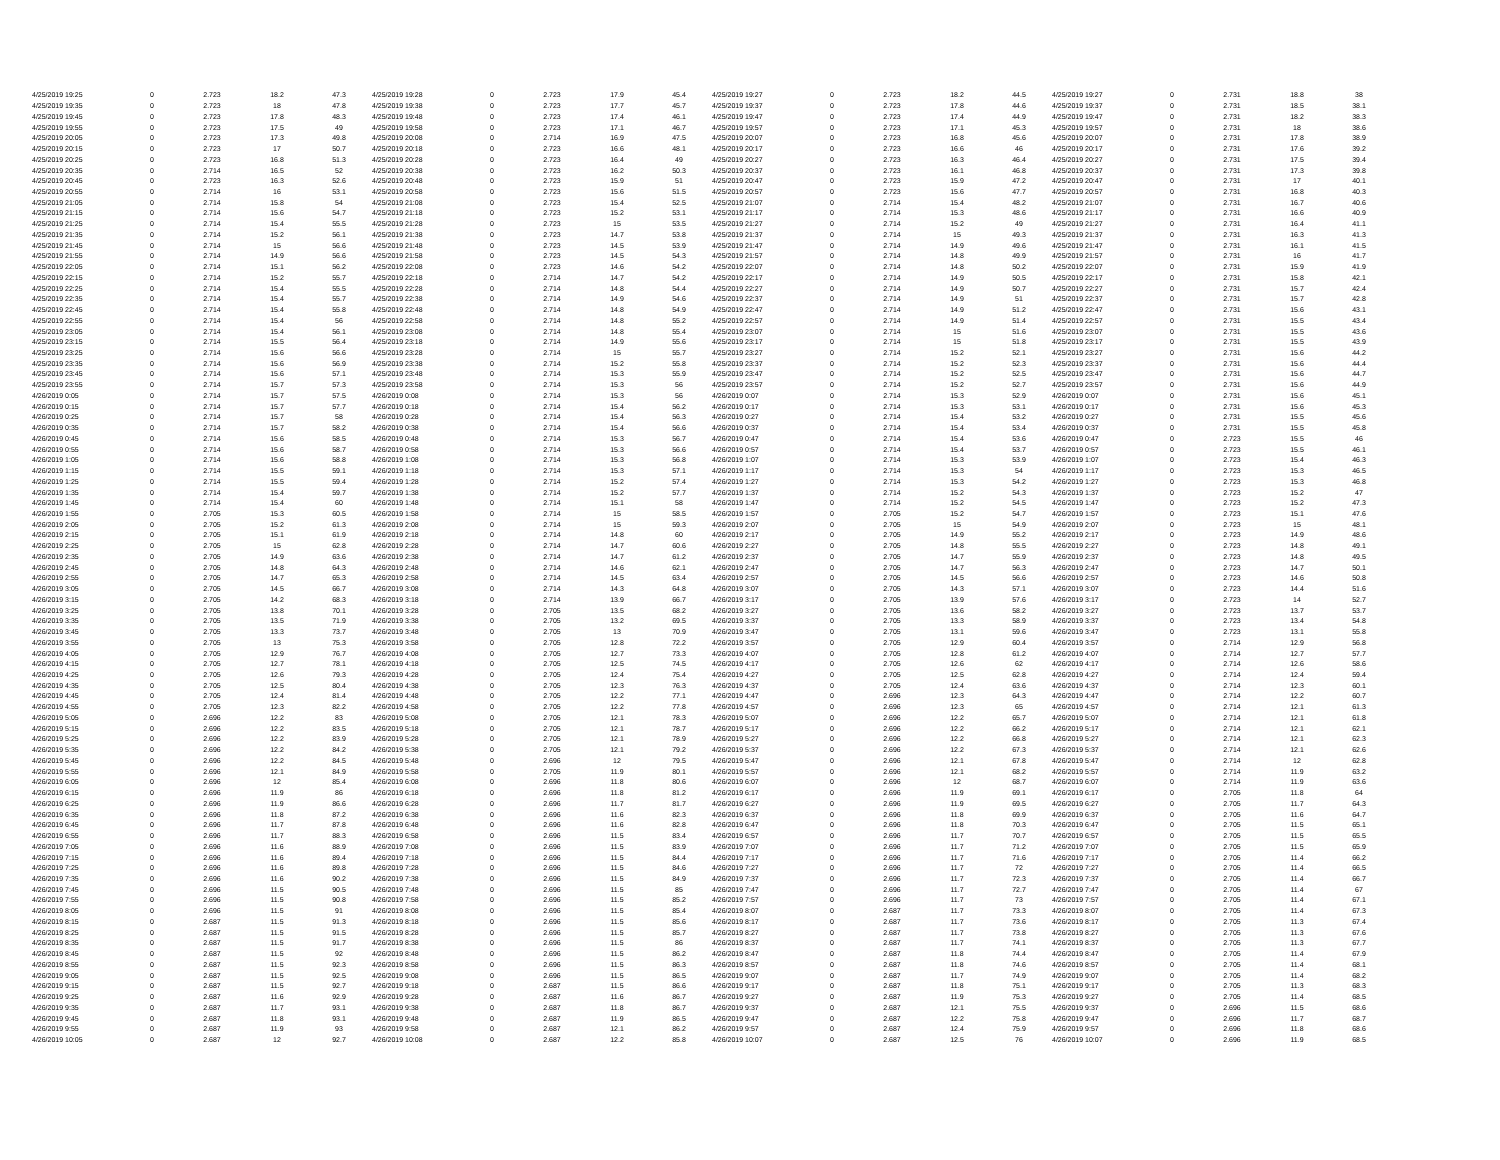| 4/25/2019 19:25 | 0 | 2.723 | 18.2 | 47.3 | 4/25/2019 19:28 | 0 | 2.723 | 17.9 | 45.4 | 4/25/2019 19:27 | 0 | 2.723 | 18.2 | 44.5 | 4/25/2019 19:27 | 0 | 2.731 | 18.8 | 38 |
| 4/25/2019 19:35 | 0 | 2.723 | 18 | 47.8 | 4/25/2019 19:38 | 0 | 2.723 | 17.7 | 45.7 | 4/25/2019 19:37 | 0 | 2.723 | 17.8 | 44.6 | 4/25/2019 19:37 | 0 | 2.731 | 18.5 | 38.1 |
| 4/25/2019 19:45 | 0 | 2.723 | 17.8 | 48.3 | 4/25/2019 19:48 | 0 | 2.723 | 17.4 | 46.1 | 4/25/2019 19:47 | 0 | 2.723 | 17.4 | 44.9 | 4/25/2019 19:47 | 0 | 2.731 | 18.2 | 38.3 |
| 4/25/2019 19:55 | 0 | 2.723 | 17.5 | 49 | 4/25/2019 19:58 | 0 | 2.723 | 17.1 | 46.7 | 4/25/2019 19:57 | 0 | 2.723 | 17.1 | 45.3 | 4/25/2019 19:57 | 0 | 2.731 | 18 | 38.6 |
| 4/25/2019 20:05 | 0 | 2.723 | 17.3 | 49.8 | 4/25/2019 20:08 | 0 | 2.714 | 16.9 | 47.5 | 4/25/2019 20:07 | 0 | 2.723 | 16.8 | 45.6 | 4/25/2019 20:07 | 0 | 2.731 | 17.8 | 38.9 |
| 4/25/2019 20:15 | 0 | 2.723 | 17 | 50.7 | 4/25/2019 20:18 | 0 | 2.723 | 16.6 | 48.1 | 4/25/2019 20:17 | 0 | 2.723 | 16.6 | 46 | 4/25/2019 20:17 | 0 | 2.731 | 17.6 | 39.2 |
| 4/25/2019 20:25 | 0 | 2.723 | 16.8 | 51.3 | 4/25/2019 20:28 | 0 | 2.723 | 16.4 | 49 | 4/25/2019 20:27 | 0 | 2.723 | 16.3 | 46.4 | 4/25/2019 20:27 | 0 | 2.731 | 17.5 | 39.4 |
| 4/25/2019 20:35 | 0 | 2.714 | 16.5 | 52 | 4/25/2019 20:38 | 0 | 2.723 | 16.2 | 50.3 | 4/25/2019 20:37 | 0 | 2.723 | 16.1 | 46.8 | 4/25/2019 20:37 | 0 | 2.731 | 17.3 | 39.8 |
| 4/25/2019 20:45 | 0 | 2.723 | 16.3 | 52.6 | 4/25/2019 20:48 | 0 | 2.723 | 15.9 | 51 | 4/25/2019 20:47 | 0 | 2.723 | 15.9 | 47.2 | 4/25/2019 20:47 | 0 | 2.731 | 17 | 40.1 |
| 4/25/2019 20:55 | 0 | 2.714 | 16 | 53.1 | 4/25/2019 20:58 | 0 | 2.723 | 15.6 | 51.5 | 4/25/2019 20:57 | 0 | 2.723 | 15.6 | 47.7 | 4/25/2019 20:57 | 0 | 2.731 | 16.8 | 40.3 |
| 4/25/2019 21:05 | 0 | 2.714 | 15.8 | 54 | 4/25/2019 21:08 | 0 | 2.723 | 15.4 | 52.5 | 4/25/2019 21:07 | 0 | 2.714 | 15.4 | 48.2 | 4/25/2019 21:07 | 0 | 2.731 | 16.7 | 40.6 |
| 4/25/2019 21:15 | 0 | 2.714 | 15.6 | 54.7 | 4/25/2019 21:18 | 0 | 2.723 | 15.2 | 53.1 | 4/25/2019 21:17 | 0 | 2.714 | 15.3 | 48.6 | 4/25/2019 21:17 | 0 | 2.731 | 16.6 | 40.9 |
| 4/25/2019 21:25 | 0 | 2.714 | 15.4 | 55.5 | 4/25/2019 21:28 | 0 | 2.723 | 15 | 53.5 | 4/25/2019 21:27 | 0 | 2.714 | 15.2 | 49 | 4/25/2019 21:27 | 0 | 2.731 | 16.4 | 41.1 |
| 4/25/2019 21:35 | 0 | 2.714 | 15.2 | 56.1 | 4/25/2019 21:38 | 0 | 2.723 | 14.7 | 53.8 | 4/25/2019 21:37 | 0 | 2.714 | 15 | 49.3 | 4/25/2019 21:37 | 0 | 2.731 | 16.3 | 41.3 |
| 4/25/2019 21:45 | 0 | 2.714 | 15 | 56.6 | 4/25/2019 21:48 | 0 | 2.723 | 14.5 | 53.9 | 4/25/2019 21:47 | 0 | 2.714 | 14.9 | 49.6 | 4/25/2019 21:47 | 0 | 2.731 | 16.1 | 41.5 |
| 4/25/2019 21:55 | 0 | 2.714 | 14.9 | 56.6 | 4/25/2019 21:58 | 0 | 2.723 | 14.5 | 54.3 | 4/25/2019 21:57 | 0 | 2.714 | 14.8 | 49.9 | 4/25/2019 21:57 | 0 | 2.731 | 16 | 41.7 |
| 4/25/2019 22:05 | 0 | 2.714 | 15.1 | 56.2 | 4/25/2019 22:08 | 0 | 2.723 | 14.6 | 54.2 | 4/25/2019 22:07 | 0 | 2.714 | 14.8 | 50.2 | 4/25/2019 22:07 | 0 | 2.731 | 15.9 | 41.9 |
| 4/25/2019 22:15 | 0 | 2.714 | 15.2 | 55.7 | 4/25/2019 22:18 | 0 | 2.714 | 14.7 | 54.2 | 4/25/2019 22:17 | 0 | 2.714 | 14.9 | 50.5 | 4/25/2019 22:17 | 0 | 2.731 | 15.8 | 42.1 |
| 4/25/2019 22:25 | 0 | 2.714 | 15.4 | 55.5 | 4/25/2019 22:28 | 0 | 2.714 | 14.8 | 54.4 | 4/25/2019 22:27 | 0 | 2.714 | 14.9 | 50.7 | 4/25/2019 22:27 | 0 | 2.731 | 15.7 | 42.4 |
| 4/25/2019 22:35 | 0 | 2.714 | 15.4 | 55.7 | 4/25/2019 22:38 | 0 | 2.714 | 14.9 | 54.6 | 4/25/2019 22:37 | 0 | 2.714 | 14.9 | 51 | 4/25/2019 22:37 | 0 | 2.731 | 15.7 | 42.8 |
| 4/25/2019 22:45 | 0 | 2.714 | 15.4 | 55.8 | 4/25/2019 22:48 | 0 | 2.714 | 14.8 | 54.9 | 4/25/2019 22:47 | 0 | 2.714 | 14.9 | 51.2 | 4/25/2019 22:47 | 0 | 2.731 | 15.6 | 43.1 |
| 4/25/2019 22:55 | 0 | 2.714 | 15.4 | 56 | 4/25/2019 22:58 | 0 | 2.714 | 14.8 | 55.2 | 4/25/2019 22:57 | 0 | 2.714 | 14.9 | 51.4 | 4/25/2019 22:57 | 0 | 2.731 | 15.5 | 43.4 |
| 4/25/2019 23:05 | 0 | 2.714 | 15.4 | 56.1 | 4/25/2019 23:08 | 0 | 2.714 | 14.8 | 55.4 | 4/25/2019 23:07 | 0 | 2.714 | 15 | 51.6 | 4/25/2019 23:07 | 0 | 2.731 | 15.5 | 43.6 |
| 4/25/2019 23:15 | 0 | 2.714 | 15.5 | 56.4 | 4/25/2019 23:18 | 0 | 2.714 | 14.9 | 55.6 | 4/25/2019 23:17 | 0 | 2.714 | 15 | 51.8 | 4/25/2019 23:17 | 0 | 2.731 | 15.5 | 43.9 |
| 4/25/2019 23:25 | 0 | 2.714 | 15.6 | 56.6 | 4/25/2019 23:28 | 0 | 2.714 | 15 | 55.7 | 4/25/2019 23:27 | 0 | 2.714 | 15.2 | 52.1 | 4/25/2019 23:27 | 0 | 2.731 | 15.6 | 44.2 |
| 4/25/2019 23:35 | 0 | 2.714 | 15.6 | 56.9 | 4/25/2019 23:38 | 0 | 2.714 | 15.2 | 55.8 | 4/25/2019 23:37 | 0 | 2.714 | 15.2 | 52.3 | 4/25/2019 23:37 | 0 | 2.731 | 15.6 | 44.4 |
| 4/25/2019 23:45 | 0 | 2.714 | 15.6 | 57.1 | 4/25/2019 23:48 | 0 | 2.714 | 15.3 | 55.9 | 4/25/2019 23:47 | 0 | 2.714 | 15.2 | 52.5 | 4/25/2019 23:47 | 0 | 2.731 | 15.6 | 44.7 |
| 4/25/2019 23:55 | 0 | 2.714 | 15.7 | 57.3 | 4/25/2019 23:58 | 0 | 2.714 | 15.3 | 56 | 4/25/2019 23:57 | 0 | 2.714 | 15.2 | 52.7 | 4/25/2019 23:57 | 0 | 2.731 | 15.6 | 44.9 |
| 4/26/2019 0:05 | 0 | 2.714 | 15.7 | 57.5 | 4/26/2019 0:08 | 0 | 2.714 | 15.3 | 56 | 4/26/2019 0:07 | 0 | 2.714 | 15.3 | 52.9 | 4/26/2019 0:07 | 0 | 2.731 | 15.6 | 45.1 |
| 4/26/2019 0:15 | 0 | 2.714 | 15.7 | 57.7 | 4/26/2019 0:18 | 0 | 2.714 | 15.4 | 56.2 | 4/26/2019 0:17 | 0 | 2.714 | 15.3 | 53.1 | 4/26/2019 0:17 | 0 | 2.731 | 15.6 | 45.3 |
| 4/26/2019 0:25 | 0 | 2.714 | 15.7 | 58 | 4/26/2019 0:28 | 0 | 2.714 | 15.4 | 56.3 | 4/26/2019 0:27 | 0 | 2.714 | 15.4 | 53.2 | 4/26/2019 0:27 | 0 | 2.731 | 15.5 | 45.6 |
| 4/26/2019 0:35 | 0 | 2.714 | 15.7 | 58.2 | 4/26/2019 0:38 | 0 | 2.714 | 15.4 | 56.6 | 4/26/2019 0:37 | 0 | 2.714 | 15.4 | 53.4 | 4/26/2019 0:37 | 0 | 2.731 | 15.5 | 45.8 |
| 4/26/2019 0:45 | 0 | 2.714 | 15.6 | 58.5 | 4/26/2019 0:48 | 0 | 2.714 | 15.3 | 56.7 | 4/26/2019 0:47 | 0 | 2.714 | 15.4 | 53.6 | 4/26/2019 0:47 | 0 | 2.723 | 15.5 | 46 |
| 4/26/2019 0:55 | 0 | 2.714 | 15.6 | 58.7 | 4/26/2019 0:58 | 0 | 2.714 | 15.3 | 56.6 | 4/26/2019 0:57 | 0 | 2.714 | 15.4 | 53.7 | 4/26/2019 0:57 | 0 | 2.723 | 15.5 | 46.1 |
| 4/26/2019 1:05 | 0 | 2.714 | 15.6 | 58.8 | 4/26/2019 1:08 | 0 | 2.714 | 15.3 | 56.8 | 4/26/2019 1:07 | 0 | 2.714 | 15.3 | 53.9 | 4/26/2019 1:07 | 0 | 2.723 | 15.4 | 46.3 |
| 4/26/2019 1:15 | 0 | 2.714 | 15.5 | 59.1 | 4/26/2019 1:18 | 0 | 2.714 | 15.3 | 57.1 | 4/26/2019 1:17 | 0 | 2.714 | 15.3 | 54 | 4/26/2019 1:17 | 0 | 2.723 | 15.3 | 46.5 |
| 4/26/2019 1:25 | 0 | 2.714 | 15.5 | 59.4 | 4/26/2019 1:28 | 0 | 2.714 | 15.2 | 57.4 | 4/26/2019 1:27 | 0 | 2.714 | 15.3 | 54.2 | 4/26/2019 1:27 | 0 | 2.723 | 15.3 | 46.8 |
| 4/26/2019 1:35 | 0 | 2.714 | 15.4 | 59.7 | 4/26/2019 1:38 | 0 | 2.714 | 15.2 | 57.7 | 4/26/2019 1:37 | 0 | 2.714 | 15.2 | 54.3 | 4/26/2019 1:37 | 0 | 2.723 | 15.2 | 47 |
| 4/26/2019 1:45 | 0 | 2.714 | 15.4 | 60 | 4/26/2019 1:48 | 0 | 2.714 | 15.1 | 58 | 4/26/2019 1:47 | 0 | 2.714 | 15.2 | 54.5 | 4/26/2019 1:47 | 0 | 2.723 | 15.2 | 47.3 |
| 4/26/2019 1:55 | 0 | 2.705 | 15.3 | 60.5 | 4/26/2019 1:58 | 0 | 2.714 | 15 | 58.5 | 4/26/2019 1:57 | 0 | 2.705 | 15.2 | 54.7 | 4/26/2019 1:57 | 0 | 2.723 | 15.1 | 47.6 |
| 4/26/2019 2:05 | 0 | 2.705 | 15.2 | 61.3 | 4/26/2019 2:08 | 0 | 2.714 | 15 | 59.3 | 4/26/2019 2:07 | 0 | 2.705 | 15 | 54.9 | 4/26/2019 2:07 | 0 | 2.723 | 15 | 48.1 |
| 4/26/2019 2:15 | 0 | 2.705 | 15.1 | 61.9 | 4/26/2019 2:18 | 0 | 2.714 | 14.8 | 60 | 4/26/2019 2:17 | 0 | 2.705 | 14.9 | 55.2 | 4/26/2019 2:17 | 0 | 2.723 | 14.9 | 48.6 |
| 4/26/2019 2:25 | 0 | 2.705 | 15 | 62.8 | 4/26/2019 2:28 | 0 | 2.714 | 14.7 | 60.6 | 4/26/2019 2:27 | 0 | 2.705 | 14.8 | 55.5 | 4/26/2019 2:27 | 0 | 2.723 | 14.8 | 49.1 |
| 4/26/2019 2:35 | 0 | 2.705 | 14.9 | 63.6 | 4/26/2019 2:38 | 0 | 2.714 | 14.7 | 61.2 | 4/26/2019 2:37 | 0 | 2.705 | 14.7 | 55.9 | 4/26/2019 2:37 | 0 | 2.723 | 14.8 | 49.5 |
| 4/26/2019 2:45 | 0 | 2.705 | 14.8 | 64.3 | 4/26/2019 2:48 | 0 | 2.714 | 14.6 | 62.1 | 4/26/2019 2:47 | 0 | 2.705 | 14.7 | 56.3 | 4/26/2019 2:47 | 0 | 2.723 | 14.7 | 50.1 |
| 4/26/2019 2:55 | 0 | 2.705 | 14.7 | 65.3 | 4/26/2019 2:58 | 0 | 2.714 | 14.5 | 63.4 | 4/26/2019 2:57 | 0 | 2.705 | 14.5 | 56.6 | 4/26/2019 2:57 | 0 | 2.723 | 14.6 | 50.8 |
| 4/26/2019 3:05 | 0 | 2.705 | 14.5 | 66.7 | 4/26/2019 3:08 | 0 | 2.714 | 14.3 | 64.8 | 4/26/2019 3:07 | 0 | 2.705 | 14.3 | 57.1 | 4/26/2019 3:07 | 0 | 2.723 | 14.4 | 51.6 |
| 4/26/2019 3:15 | 0 | 2.705 | 14.2 | 68.3 | 4/26/2019 3:18 | 0 | 2.714 | 13.9 | 66.7 | 4/26/2019 3:17 | 0 | 2.705 | 13.9 | 57.6 | 4/26/2019 3:17 | 0 | 2.723 | 14 | 52.7 |
| 4/26/2019 3:25 | 0 | 2.705 | 13.8 | 70.1 | 4/26/2019 3:28 | 0 | 2.705 | 13.5 | 68.2 | 4/26/2019 3:27 | 0 | 2.705 | 13.6 | 58.2 | 4/26/2019 3:27 | 0 | 2.723 | 13.7 | 53.7 |
| 4/26/2019 3:35 | 0 | 2.705 | 13.5 | 71.9 | 4/26/2019 3:38 | 0 | 2.705 | 13.2 | 69.5 | 4/26/2019 3:37 | 0 | 2.705 | 13.3 | 58.9 | 4/26/2019 3:37 | 0 | 2.723 | 13.4 | 54.8 |
| 4/26/2019 3:45 | 0 | 2.705 | 13.3 | 73.7 | 4/26/2019 3:48 | 0 | 2.705 | 13 | 70.9 | 4/26/2019 3:47 | 0 | 2.705 | 13.1 | 59.6 | 4/26/2019 3:47 | 0 | 2.723 | 13.1 | 55.8 |
| 4/26/2019 3:55 | 0 | 2.705 | 13 | 75.3 | 4/26/2019 3:58 | 0 | 2.705 | 12.8 | 72.2 | 4/26/2019 3:57 | 0 | 2.705 | 12.9 | 60.4 | 4/26/2019 3:57 | 0 | 2.714 | 12.9 | 56.8 |
| 4/26/2019 4:05 | 0 | 2.705 | 12.9 | 76.7 | 4/26/2019 4:08 | 0 | 2.705 | 12.7 | 73.3 | 4/26/2019 4:07 | 0 | 2.705 | 12.8 | 61.2 | 4/26/2019 4:07 | 0 | 2.714 | 12.7 | 57.7 |
| 4/26/2019 4:15 | 0 | 2.705 | 12.7 | 78.1 | 4/26/2019 4:18 | 0 | 2.705 | 12.5 | 74.5 | 4/26/2019 4:17 | 0 | 2.705 | 12.6 | 62 | 4/26/2019 4:17 | 0 | 2.714 | 12.6 | 58.6 |
| 4/26/2019 4:25 | 0 | 2.705 | 12.6 | 79.3 | 4/26/2019 4:28 | 0 | 2.705 | 12.4 | 75.4 | 4/26/2019 4:27 | 0 | 2.705 | 12.5 | 62.8 | 4/26/2019 4:27 | 0 | 2.714 | 12.4 | 59.4 |
| 4/26/2019 4:35 | 0 | 2.705 | 12.5 | 80.4 | 4/26/2019 4:38 | 0 | 2.705 | 12.3 | 76.3 | 4/26/2019 4:37 | 0 | 2.705 | 12.4 | 63.6 | 4/26/2019 4:37 | 0 | 2.714 | 12.3 | 60.1 |
| 4/26/2019 4:45 | 0 | 2.705 | 12.4 | 81.4 | 4/26/2019 4:48 | 0 | 2.705 | 12.2 | 77.1 | 4/26/2019 4:47 | 0 | 2.696 | 12.3 | 64.3 | 4/26/2019 4:47 | 0 | 2.714 | 12.2 | 60.7 |
| 4/26/2019 4:55 | 0 | 2.705 | 12.3 | 82.2 | 4/26/2019 4:58 | 0 | 2.705 | 12.2 | 77.8 | 4/26/2019 4:57 | 0 | 2.696 | 12.3 | 65 | 4/26/2019 4:57 | 0 | 2.714 | 12.1 | 61.3 |
| 4/26/2019 5:05 | 0 | 2.696 | 12.2 | 83 | 4/26/2019 5:08 | 0 | 2.705 | 12.1 | 78.3 | 4/26/2019 5:07 | 0 | 2.696 | 12.2 | 65.7 | 4/26/2019 5:07 | 0 | 2.714 | 12.1 | 61.8 |
| 4/26/2019 5:15 | 0 | 2.696 | 12.2 | 83.5 | 4/26/2019 5:18 | 0 | 2.705 | 12.1 | 78.7 | 4/26/2019 5:17 | 0 | 2.696 | 12.2 | 66.2 | 4/26/2019 5:17 | 0 | 2.714 | 12.1 | 62.1 |
| 4/26/2019 5:25 | 0 | 2.696 | 12.2 | 83.9 | 4/26/2019 5:28 | 0 | 2.705 | 12.1 | 78.9 | 4/26/2019 5:27 | 0 | 2.696 | 12.2 | 66.8 | 4/26/2019 5:27 | 0 | 2.714 | 12.1 | 62.3 |
| 4/26/2019 5:35 | 0 | 2.696 | 12.2 | 84.2 | 4/26/2019 5:38 | 0 | 2.705 | 12.1 | 79.2 | 4/26/2019 5:37 | 0 | 2.696 | 12.2 | 67.3 | 4/26/2019 5:37 | 0 | 2.714 | 12.1 | 62.6 |
| 4/26/2019 5:45 | 0 | 2.696 | 12.2 | 84.5 | 4/26/2019 5:48 | 0 | 2.696 | 12 | 79.5 | 4/26/2019 5:47 | 0 | 2.696 | 12.1 | 67.8 | 4/26/2019 5:47 | 0 | 2.714 | 12 | 62.8 |
| 4/26/2019 5:55 | 0 | 2.696 | 12.1 | 84.9 | 4/26/2019 5:58 | 0 | 2.705 | 11.9 | 80.1 | 4/26/2019 5:57 | 0 | 2.696 | 12.1 | 68.2 | 4/26/2019 5:57 | 0 | 2.714 | 11.9 | 63.2 |
| 4/26/2019 6:05 | 0 | 2.696 | 12 | 85.4 | 4/26/2019 6:08 | 0 | 2.696 | 11.8 | 80.6 | 4/26/2019 6:07 | 0 | 2.696 | 12 | 68.7 | 4/26/2019 6:07 | 0 | 2.714 | 11.9 | 63.6 |
| 4/26/2019 6:15 | 0 | 2.696 | 11.9 | 86 | 4/26/2019 6:18 | 0 | 2.696 | 11.8 | 81.2 | 4/26/2019 6:17 | 0 | 2.696 | 11.9 | 69.1 | 4/26/2019 6:17 | 0 | 2.705 | 11.8 | 64 |
| 4/26/2019 6:25 | 0 | 2.696 | 11.9 | 86.6 | 4/26/2019 6:28 | 0 | 2.696 | 11.7 | 81.7 | 4/26/2019 6:27 | 0 | 2.696 | 11.9 | 69.5 | 4/26/2019 6:27 | 0 | 2.705 | 11.7 | 64.3 |
| 4/26/2019 6:35 | 0 | 2.696 | 11.8 | 87.2 | 4/26/2019 6:38 | 0 | 2.696 | 11.6 | 82.3 | 4/26/2019 6:37 | 0 | 2.696 | 11.8 | 69.9 | 4/26/2019 6:37 | 0 | 2.705 | 11.6 | 64.7 |
| 4/26/2019 6:45 | 0 | 2.696 | 11.7 | 87.8 | 4/26/2019 6:48 | 0 | 2.696 | 11.6 | 82.8 | 4/26/2019 6:47 | 0 | 2.696 | 11.8 | 70.3 | 4/26/2019 6:47 | 0 | 2.705 | 11.5 | 65.1 |
| 4/26/2019 6:55 | 0 | 2.696 | 11.7 | 88.3 | 4/26/2019 6:58 | 0 | 2.696 | 11.5 | 83.4 | 4/26/2019 6:57 | 0 | 2.696 | 11.7 | 70.7 | 4/26/2019 6:57 | 0 | 2.705 | 11.5 | 65.5 |
| 4/26/2019 7:05 | 0 | 2.696 | 11.6 | 88.9 | 4/26/2019 7:08 | 0 | 2.696 | 11.5 | 83.9 | 4/26/2019 7:07 | 0 | 2.696 | 11.7 | 71.2 | 4/26/2019 7:07 | 0 | 2.705 | 11.5 | 65.9 |
| 4/26/2019 7:15 | 0 | 2.696 | 11.6 | 89.4 | 4/26/2019 7:18 | 0 | 2.696 | 11.5 | 84.4 | 4/26/2019 7:17 | 0 | 2.696 | 11.7 | 71.6 | 4/26/2019 7:17 | 0 | 2.705 | 11.4 | 66.2 |
| 4/26/2019 7:25 | 0 | 2.696 | 11.6 | 89.8 | 4/26/2019 7:28 | 0 | 2.696 | 11.5 | 84.6 | 4/26/2019 7:27 | 0 | 2.696 | 11.7 | 72 | 4/26/2019 7:27 | 0 | 2.705 | 11.4 | 66.5 |
| 4/26/2019 7:35 | 0 | 2.696 | 11.6 | 90.2 | 4/26/2019 7:38 | 0 | 2.696 | 11.5 | 84.9 | 4/26/2019 7:37 | 0 | 2.696 | 11.7 | 72.3 | 4/26/2019 7:37 | 0 | 2.705 | 11.4 | 66.7 |
| 4/26/2019 7:45 | 0 | 2.696 | 11.5 | 90.5 | 4/26/2019 7:48 | 0 | 2.696 | 11.5 | 85 | 4/26/2019 7:47 | 0 | 2.696 | 11.7 | 72.7 | 4/26/2019 7:47 | 0 | 2.705 | 11.4 | 67 |
| 4/26/2019 7:55 | 0 | 2.696 | 11.5 | 90.8 | 4/26/2019 7:58 | 0 | 2.696 | 11.5 | 85.2 | 4/26/2019 7:57 | 0 | 2.696 | 11.7 | 73 | 4/26/2019 7:57 | 0 | 2.705 | 11.4 | 67.1 |
| 4/26/2019 8:05 | 0 | 2.696 | 11.5 | 91 | 4/26/2019 8:08 | 0 | 2.696 | 11.5 | 85.4 | 4/26/2019 8:07 | 0 | 2.687 | 11.7 | 73.3 | 4/26/2019 8:07 | 0 | 2.705 | 11.4 | 67.3 |
| 4/26/2019 8:15 | 0 | 2.687 | 11.5 | 91.3 | 4/26/2019 8:18 | 0 | 2.696 | 11.5 | 85.6 | 4/26/2019 8:17 | 0 | 2.687 | 11.7 | 73.6 | 4/26/2019 8:17 | 0 | 2.705 | 11.3 | 67.4 |
| 4/26/2019 8:25 | 0 | 2.687 | 11.5 | 91.5 | 4/26/2019 8:28 | 0 | 2.696 | 11.5 | 85.7 | 4/26/2019 8:27 | 0 | 2.687 | 11.7 | 73.8 | 4/26/2019 8:27 | 0 | 2.705 | 11.3 | 67.6 |
| 4/26/2019 8:35 | 0 | 2.687 | 11.5 | 91.7 | 4/26/2019 8:38 | 0 | 2.696 | 11.5 | 86 | 4/26/2019 8:37 | 0 | 2.687 | 11.7 | 74.1 | 4/26/2019 8:37 | 0 | 2.705 | 11.3 | 67.7 |
| 4/26/2019 8:45 | 0 | 2.687 | 11.5 | 92 | 4/26/2019 8:48 | 0 | 2.696 | 11.5 | 86.2 | 4/26/2019 8:47 | 0 | 2.687 | 11.8 | 74.4 | 4/26/2019 8:47 | 0 | 2.705 | 11.4 | 67.9 |
| 4/26/2019 8:55 | 0 | 2.687 | 11.5 | 92.3 | 4/26/2019 8:58 | 0 | 2.696 | 11.5 | 86.3 | 4/26/2019 8:57 | 0 | 2.687 | 11.8 | 74.6 | 4/26/2019 8:57 | 0 | 2.705 | 11.4 | 68.1 |
| 4/26/2019 9:05 | 0 | 2.687 | 11.5 | 92.5 | 4/26/2019 9:08 | 0 | 2.696 | 11.5 | 86.5 | 4/26/2019 9:07 | 0 | 2.687 | 11.7 | 74.9 | 4/26/2019 9:07 | 0 | 2.705 | 11.4 | 68.2 |
| 4/26/2019 9:15 | 0 | 2.687 | 11.5 | 92.7 | 4/26/2019 9:18 | 0 | 2.687 | 11.5 | 86.6 | 4/26/2019 9:17 | 0 | 2.687 | 11.8 | 75.1 | 4/26/2019 9:17 | 0 | 2.705 | 11.3 | 68.3 |
| 4/26/2019 9:25 | 0 | 2.687 | 11.6 | 92.9 | 4/26/2019 9:28 | 0 | 2.687 | 11.6 | 86.7 | 4/26/2019 9:27 | 0 | 2.687 | 11.9 | 75.3 | 4/26/2019 9:27 | 0 | 2.705 | 11.4 | 68.5 |
| 4/26/2019 9:35 | 0 | 2.687 | 11.7 | 93.1 | 4/26/2019 9:38 | 0 | 2.687 | 11.8 | 86.7 | 4/26/2019 9:37 | 0 | 2.687 | 12.1 | 75.5 | 4/26/2019 9:37 | 0 | 2.696 | 11.5 | 68.6 |
| 4/26/2019 9:45 | 0 | 2.687 | 11.8 | 93.1 | 4/26/2019 9:48 | 0 | 2.687 | 11.9 | 86.5 | 4/26/2019 9:47 | 0 | 2.687 | 12.2 | 75.8 | 4/26/2019 9:47 | 0 | 2.696 | 11.7 | 68.7 |
| 4/26/2019 9:55 | 0 | 2.687 | 11.9 | 93 | 4/26/2019 9:58 | 0 | 2.687 | 12.1 | 86.2 | 4/26/2019 9:57 | 0 | 2.687 | 12.4 | 75.9 | 4/26/2019 9:57 | 0 | 2.696 | 11.8 | 68.6 |
| 4/26/2019 10:05 | 0 | 2.687 | 12 | 92.7 | 4/26/2019 10:08 | 0 | 2.687 | 12.2 | 85.8 | 4/26/2019 10:07 | 0 | 2.687 | 12.5 | 76 | 4/26/2019 10:07 | 0 | 2.696 | 11.9 | 68.5 |